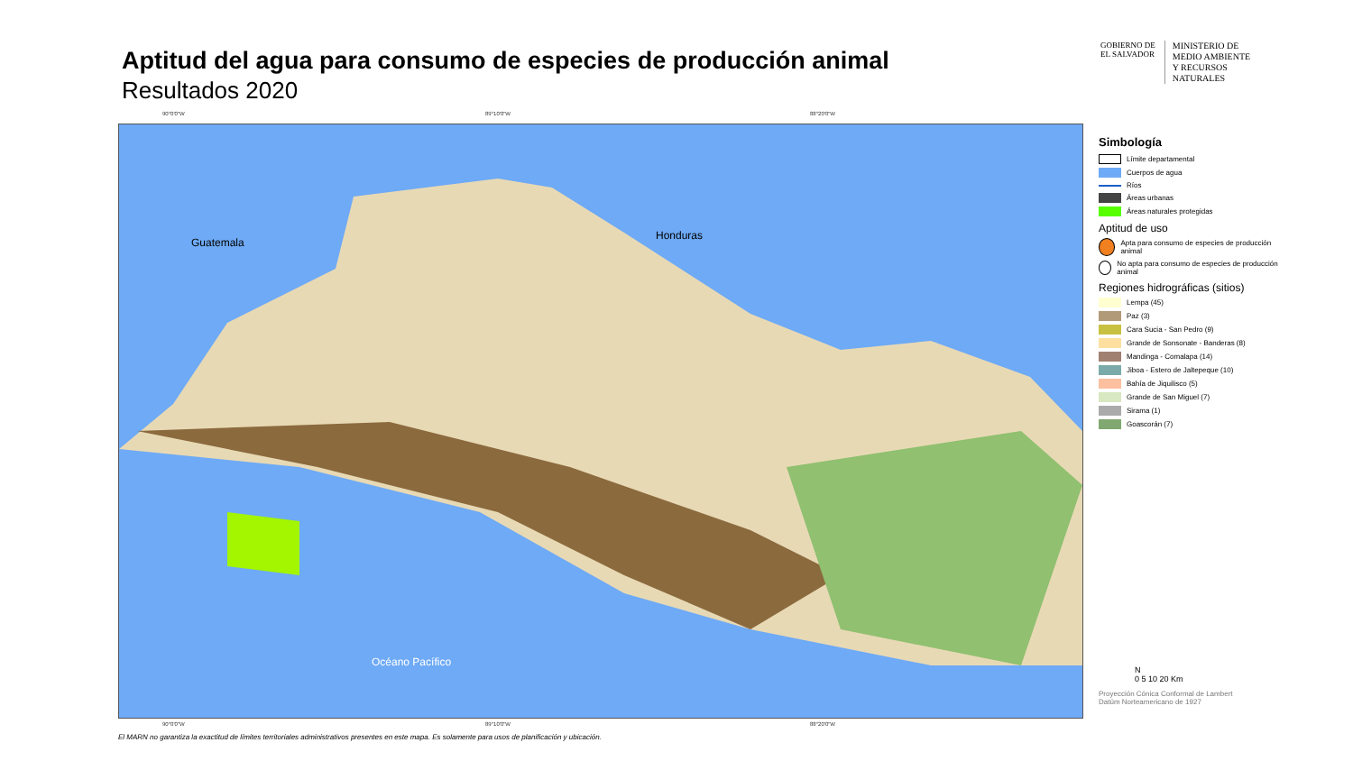Aptitud del agua para consumo de especies de producción animal
Resultados 2020
GOBIERNO DE
EL SALVADOR
MINISTERIO DE
MEDIO AMBIENTE
Y RECURSOS
NATURALES
90°0'0"W 89°10'0"W 88°20'0"W
Guatemala
Honduras
Océano Pacífico
90°0'0"W 89°10'0"W 88°20'0"W
Simbología
Límite departamental
Cuerpos de agua
Ríos
Áreas urbanas
Áreas naturales protegidas
Aptitud de uso
Apta para consumo de especies de producción animal
No apta para consumo de especies de producción animal
Regiones hidrográficas (sitios)
Lempa (45)
Paz (3)
Cara Sucia - San Pedro (9)
Grande de Sonsonate - Banderas (8)
Mandinga - Comalapa (14)
Jiboa - Estero de Jaltepeque (10)
Bahía de Jiquilisco (5)
Grande de San Miguel (7)
Sirama (1)
Goascorán (7)
N
0 5 10 20 Km
Proyección Cónica Conformal de Lambert
Datúm Norteamericano de 1927
El MARN no garantiza la exactitud de límites territoriales administrativos presentes en este mapa. Es solamente para usos de planificación y ubicación.